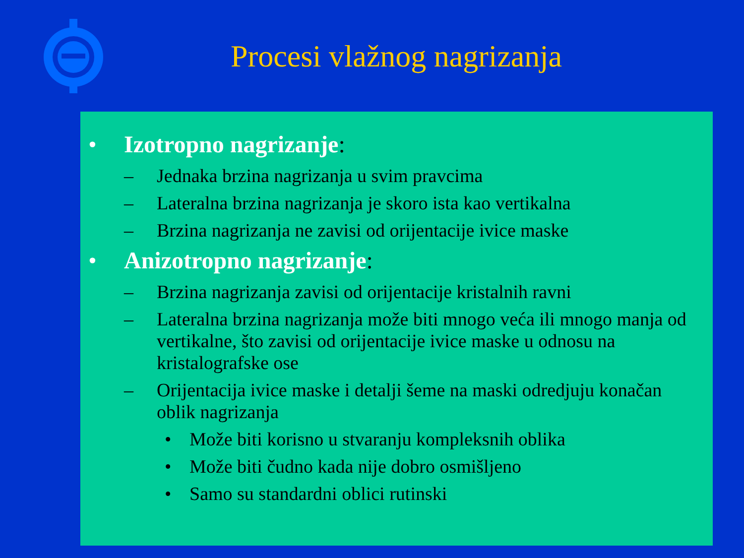Procesi vlažnog nagrizanja
• Izotropno nagrizanje:
– Jednaka brzina nagrizanja u svim pravcima
– Lateralna brzina nagrizanja je skoro ista kao vertikalna
– Brzina nagrizanja ne zavisi od orijentacije ivice maske
• Anizotropno nagrizanje:
– Brzina nagrizanja zavisi od orijentacije kristalnih ravni
– Lateralna brzina nagrizanja može biti mnogo veća ili mnogo manja od vertikalne, što zavisi od orijentacije ivice maske u odnosu na kristalografske ose
– Orijentacija ivice maske i detalji šeme na maski odredjuju konačan oblik nagrizanja
• Može biti korisno u stvaranju kompleksnih oblika
• Može biti čudno kada nije dobro osmišljeno
• Samo su standardni oblici rutinski